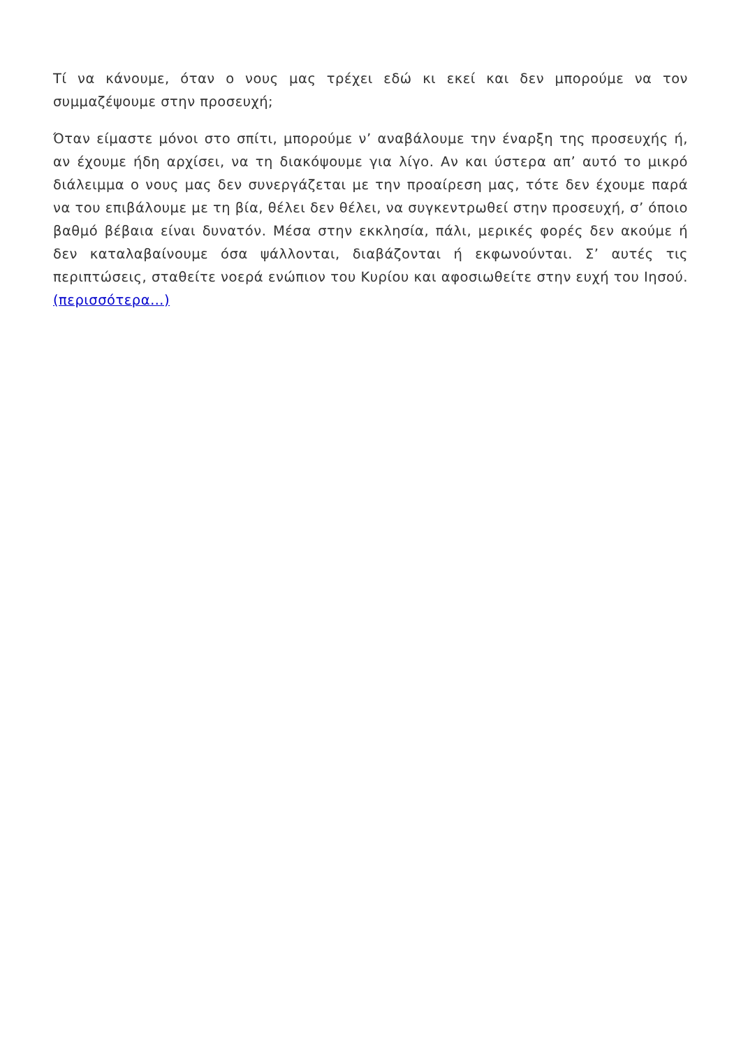Τί να κάνουμε, όταν ο νους μας τρέχει εδώ κι εκεί και δεν μπορούμε να τον συμμαζέψουμε στην προσευχή;
Όταν είμαστε μόνοι στο σπίτι, μπορούμε ν’ αναβάλουμε την έναρξη της προσευχής ή, αν έχουμε ήδη αρχίσει, να τη διακόψουμε για λίγο. Αν και ύστερα απ’ αυτό το μικρό διάλειμμα ο νους μας δεν συνεργάζεται με την προαίρεση μας, τότε δεν έχουμε παρά να του επιβάλουμε με τη βία, θέλει δεν θέλει, να συγκεντρωθεί στην προσευχή, σ’ όποιο βαθμό βέβαια είναι δυνατόν. Μέσα στην εκκλησία, πάλι, μερικές φορές δεν ακούμε ή δεν καταλαβαίνουμε όσα ψάλλονται, διαβάζονται ή εκφωνούνται. Σ’ αυτές τις περιπτώσεις, σταθείτε νοερά ενώπιον του Κυρίου και αφοσιωθείτε στην ευχή του Ιησού. (περισσότερα…)